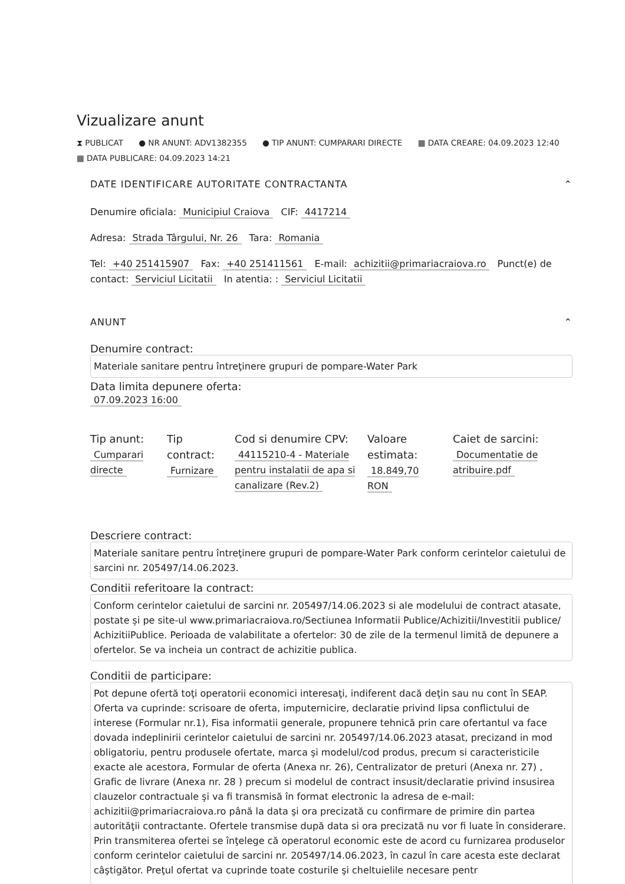Vizualizare anunt
⧗ PUBLICAT ● NR ANUNT: ADV1382355 ● TIP ANUNT: CUMPARARI DIRECTE ▦ DATA CREARE: 04.09.2023 12:40
▦ DATA PUBLICARE: 04.09.2023 14:21
DATE IDENTIFICARE AUTORITATE CONTRACTANTA ⌃
Denumire oficiala: Municipiul Craiova CIF: 4417214
Adresa: Strada Târgului, Nr. 26 Tara: Romania
Tel: +40 251415907 Fax: +40 251411561 E-mail: achizitii@primariacraiova.ro Punct(e) de contact: Serviciul Licitatii In atentia: : Serviciul Licitatii
ANUNT ⌃
Denumire contract:
Materiale sanitare pentru întreţinere grupuri de pompare-Water Park
Data limita depunere oferta:
07.09.2023 16:00
Tip anunt:
Cumparari directe
Tip contract:
Furnizare
Cod si denumire CPV:
44115210-4 - Materiale pentru instalatii de apa si canalizare (Rev.2)
Valoare estimata:
18.849,70 RON
Caiet de sarcini:
Documentatie de atribuire.pdf
Descriere contract:
Materiale sanitare pentru întreţinere grupuri de pompare-Water Park conform cerintelor caietului de sarcini nr. 205497/14.06.2023.
Conditii referitoare la contract:
Conform cerintelor caietului de sarcini nr. 205497/14.06.2023 si ale modelului de contract atasate, postate și pe site-ul www.primariacraiova.ro/Sectiunea Informatii Publice/Achizitii/Investitii publice/ AchizitiiPublice. Perioada de valabilitate a ofertelor: 30 de zile de la termenul limită de depunere a ofertelor. Se va incheia un contract de achizitie publica.
Conditii de participare:
Pot depune ofertă toţi operatorii economici interesaţi, indiferent dacă deţin sau nu cont în SEAP. Oferta va cuprinde: scrisoare de oferta, imputernicire, declaratie privind lipsa conflictului de interese (Formular nr.1), Fisa informatii generale, propunere tehnică prin care ofertantul va face dovada indeplinirii cerintelor caietului de sarcini nr. 205497/14.06.2023 atasat, precizand in mod obligatoriu, pentru produsele ofertate, marca şi modelul/cod produs, precum si caracteristicile exacte ale acestora, Formular de oferta (Anexa nr. 26), Centralizator de preturi (Anexa nr. 27) , Grafic de livrare (Anexa nr. 28 ) precum si modelul de contract insusit/declaratie privind insusirea clauzelor contractuale şi va fi transmisă în format electronic la adresa de e-mail: achizitii@primariacraiova.ro până la data şi ora precizată cu confirmare de primire din partea autorităţii contractante. Ofertele transmise după data si ora precizată nu vor fi luate în considerare. Prin transmiterea ofertei se înţelege că operatorul economic este de acord cu furnizarea produselor conform cerintelor caietului de sarcini nr. 205497/14.06.2023, în cazul în care acesta este declarat câştigător. Preţul ofertat va cuprinde toate costurile şi cheltuielile necesare pentr